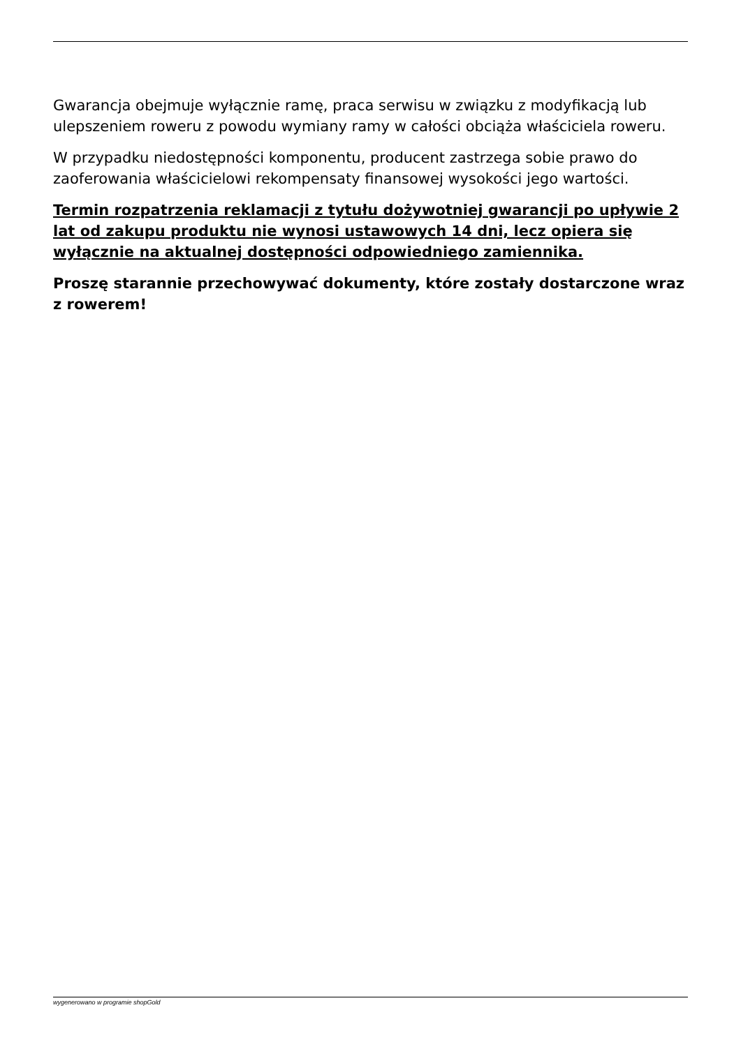Gwarancja obejmuje wyłącznie ramę, praca serwisu w związku z modyfikacją lub ulepszeniem roweru z powodu wymiany ramy w całości obciąża właściciela roweru.
W przypadku niedostępności komponentu, producent zastrzega sobie prawo do zaoferowania właścicielowi rekompensaty finansowej wysokości jego wartości.
Termin rozpatrzenia reklamacji z tytułu dożywotniej gwarancji po upływie 2 lat od zakupu produktu nie wynosi ustawowych 14 dni, lecz opiera się wyłącznie na aktualnej dostępności odpowiedniego zamiennika.
Proszę starannie przechowywać dokumenty, które zostały dostarczone wraz z rowerem!
wygenerowano w programie shopGold